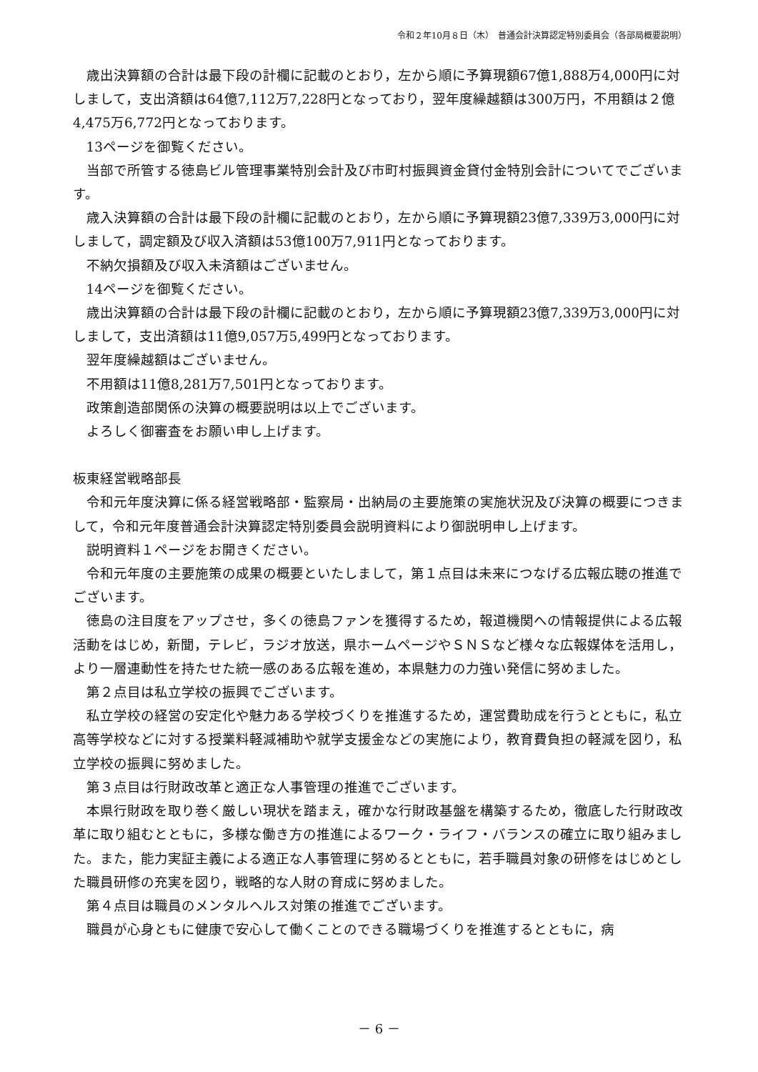令和２年10月８日（木）　普通会計決算認定特別委員会（各部局概要説明）
歳出決算額の合計は最下段の計欄に記載のとおり，左から順に予算現額67億1,888万4,000円に対しまして，支出済額は64億7,112万7,228円となっており，翌年度繰越額は300万円，不用額は２億4,475万6,772円となっております。
13ページを御覧ください。
当部で所管する徳島ビル管理事業特別会計及び市町村振興資金貸付金特別会計についてでございます。
歳入決算額の合計は最下段の計欄に記載のとおり，左から順に予算現額23億7,339万3,000円に対しまして，調定額及び収入済額は53億100万7,911円となっております。
不納欠損額及び収入未済額はございません。
14ページを御覧ください。
歳出決算額の合計は最下段の計欄に記載のとおり，左から順に予算現額23億7,339万3,000円に対しまして，支出済額は11億9,057万5,499円となっております。
翌年度繰越額はございません。
不用額は11億8,281万7,501円となっております。
政策創造部関係の決算の概要説明は以上でございます。
よろしく御審査をお願い申し上げます。
板東経営戦略部長
令和元年度決算に係る経営戦略部・監察局・出納局の主要施策の実施状況及び決算の概要につきまして，令和元年度普通会計決算認定特別委員会説明資料により御説明申し上げます。
説明資料１ページをお開きください。
令和元年度の主要施策の成果の概要といたしまして，第１点目は未来につなげる広報広聴の推進でございます。
徳島の注目度をアップさせ，多くの徳島ファンを獲得するため，報道機関への情報提供による広報活動をはじめ，新聞，テレビ，ラジオ放送，県ホームページやＳＮＳなど様々な広報媒体を活用し，より一層連動性を持たせた統一感のある広報を進め，本県魅力の力強い発信に努めました。
第２点目は私立学校の振興でございます。
私立学校の経営の安定化や魅力ある学校づくりを推進するため，運営費助成を行うとともに，私立高等学校などに対する授業料軽減補助や就学支援金などの実施により，教育費負担の軽減を図り，私立学校の振興に努めました。
第３点目は行財政改革と適正な人事管理の推進でございます。
本県行財政を取り巻く厳しい現状を踏まえ，確かな行財政基盤を構築するため，徹底した行財政改革に取り組むとともに，多様な働き方の推進によるワーク・ライフ・バランスの確立に取り組みました。また，能力実証主義による適正な人事管理に努めるとともに，若手職員対象の研修をはじめとした職員研修の充実を図り，戦略的な人財の育成に努めました。
第４点目は職員のメンタルヘルス対策の推進でございます。
職員が心身ともに健康で安心して働くことのできる職場づくりを推進するとともに，病
－ 6 －